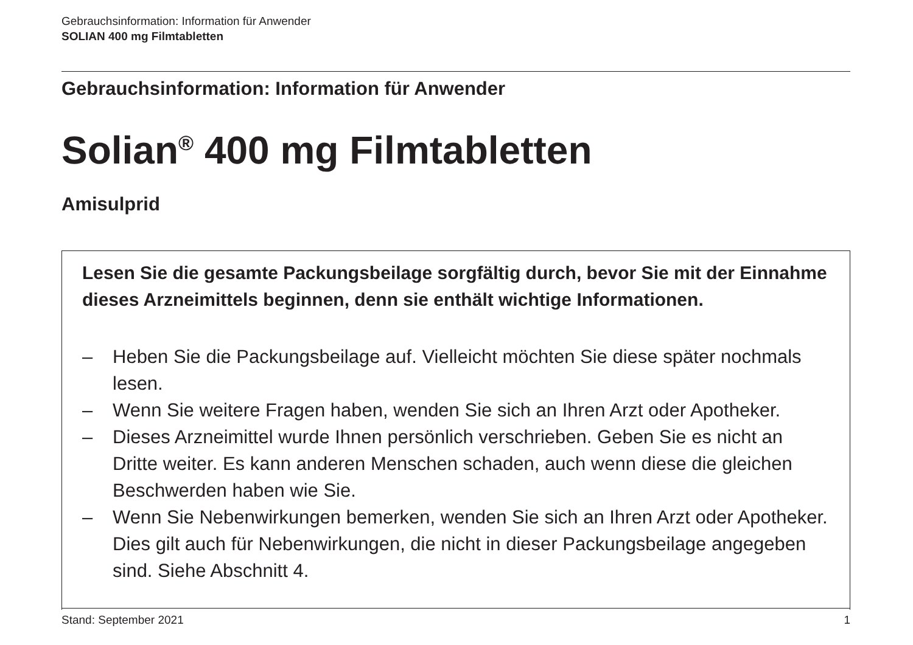Gebrauchsinformation: Information für Anwender
SOLIAN 400 mg Filmtabletten
Gebrauchsinformation: Information für Anwender
Solian<sup>®</sup> 400 mg Filmtabletten
Amisulprid
Lesen Sie die gesamte Packungsbeilage sorgfältig durch, bevor Sie mit der Einnahme dieses Arzneimittels beginnen, denn sie enthält wichtige Informationen.
– Heben Sie die Packungsbeilage auf. Vielleicht möchten Sie diese später nochmals lesen.
– Wenn Sie weitere Fragen haben, wenden Sie sich an Ihren Arzt oder Apotheker.
– Dieses Arzneimittel wurde Ihnen persönlich verschrieben. Geben Sie es nicht an Dritte weiter. Es kann anderen Menschen schaden, auch wenn diese die gleichen Beschwerden haben wie Sie.
– Wenn Sie Nebenwirkungen bemerken, wenden Sie sich an Ihren Arzt oder Apotheker. Dies gilt auch für Nebenwirkungen, die nicht in dieser Packungsbeilage angegeben sind. Siehe Abschnitt 4.
Stand: September 2021 1